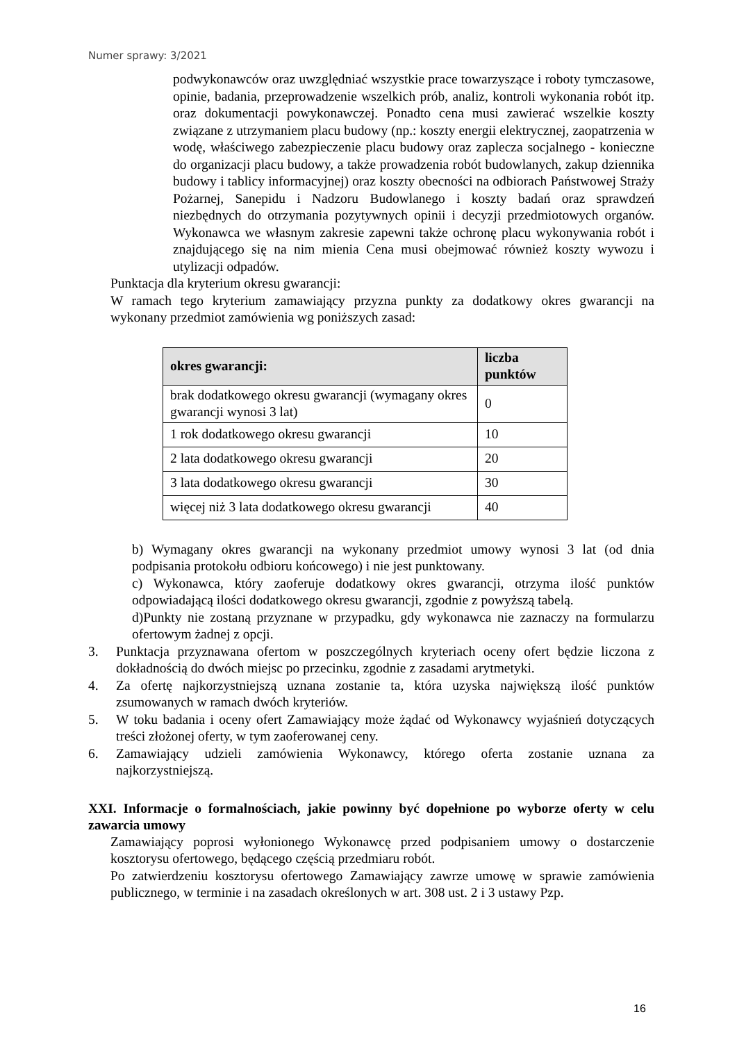Numer sprawy: 3/2021
podwykonawców oraz uwzględniać wszystkie prace towarzyszące i roboty tymczasowe, opinie, badania, przeprowadzenie wszelkich prób, analiz, kontroli wykonania robót itp. oraz dokumentacji powykonawczej. Ponadto cena musi zawierać wszelkie koszty związane z utrzymaniem placu budowy (np.: koszty energii elektrycznej, zaopatrzenia w wodę, właściwego zabezpieczenie placu budowy oraz zaplecza socjalnego - konieczne do organizacji placu budowy, a także prowadzenia robót budowlanych, zakup dziennika budowy i tablicy informacyjnej) oraz koszty obecności na odbiorach Państwowej Straży Pożarnej, Sanepidu i Nadzoru Budowlanego i koszty badań oraz sprawdzeń niezbędnych do otrzymania pozytywnych opinii i decyzji przedmiotowych organów. Wykonawca we własnym zakresie zapewni także ochronę placu wykonywania robót i znajdującego się na nim mienia Cena musi obejmować również koszty wywozu i utylizacji odpadów.
Punktacja dla kryterium okresu gwarancji:
W ramach tego kryterium zamawiający przyzna punkty za dodatkowy okres gwarancji na wykonany przedmiot zamówienia wg poniższych zasad:
| okres gwarancji: | liczba punktów |
| --- | --- |
| brak dodatkowego okresu gwarancji (wymagany okres gwarancji wynosi 3 lat) | 0 |
| 1 rok dodatkowego okresu gwarancji | 10 |
| 2 lata dodatkowego okresu gwarancji | 20 |
| 3 lata dodatkowego okresu gwarancji | 30 |
| więcej niż 3 lata dodatkowego okresu gwarancji | 40 |
b) Wymagany okres gwarancji na wykonany przedmiot umowy wynosi 3 lat (od dnia podpisania protokołu odbioru końcowego) i nie jest punktowany.
c) Wykonawca, który zaoferuje dodatkowy okres gwarancji, otrzyma ilość punktów odpowiadającą ilości dodatkowego okresu gwarancji, zgodnie z powyższą tabelą.
d)Punkty nie zostaną przyznane w przypadku, gdy wykonawca nie zaznaczy na formularzu ofertowym żadnej z opcji.
3. Punktacja przyznawana ofertom w poszczególnych kryteriach oceny ofert będzie liczona z dokładnością do dwóch miejsc po przecinku, zgodnie z zasadami arytmetyki.
4. Za ofertę najkorzystniejszą uznana zostanie ta, która uzyska największą ilość punktów zsumowanych w ramach dwóch kryteriów.
5. W toku badania i oceny ofert Zamawiający może żądać od Wykonawcy wyjaśnień dotyczących treści złożonej oferty, w tym zaoferowanej ceny.
6. Zamawiający udzieli zamówienia Wykonawcy, którego oferta zostanie uznana za najkorzystniejszą.
XXI. Informacje o formalnościach, jakie powinny być dopełnione po wyborze oferty w celu zawarcia umowy
Zamawiający poprosi wyłonionego Wykonawcę przed podpisaniem umowy o dostarczenie kosztorysu ofertowego, będącego częścią przedmiaru robót.
Po zatwierdzeniu kosztorysu ofertowego Zamawiający zawrze umowę w sprawie zamówienia publicznego, w terminie i na zasadach określonych w art. 308 ust. 2 i 3 ustawy Pzp.
16